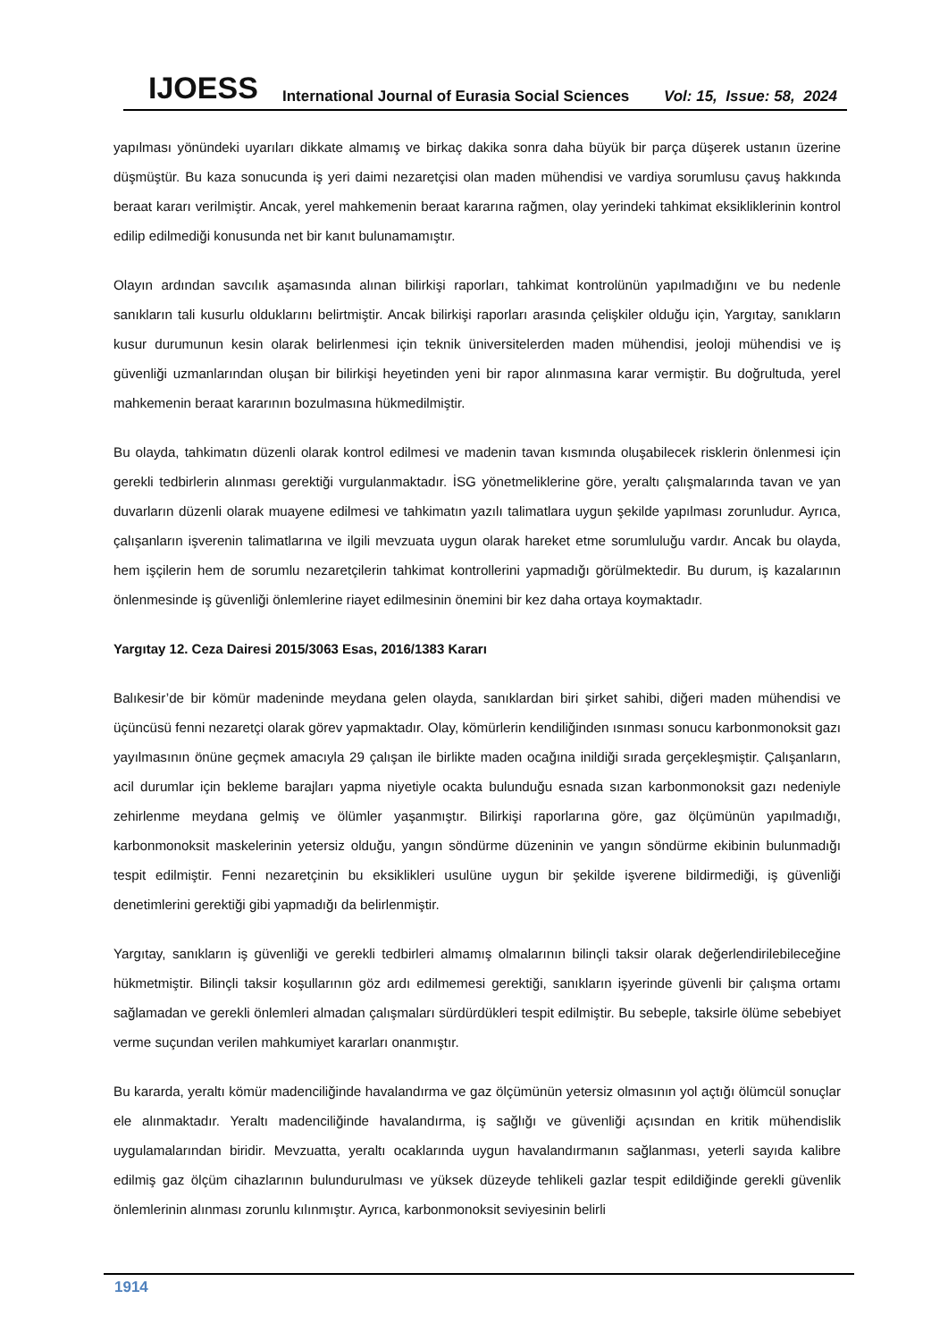IJOESS International Journal of Eurasia Social Sciences Vol: 15, Issue: 58, 2024
yapılması yönündeki uyarıları dikkate almamış ve birkaç dakika sonra daha büyük bir parça düşerek ustanın üzerine düşmüştür. Bu kaza sonucunda iş yeri daimi nezaretçisi olan maden mühendisi ve vardiya sorumlusu çavuş hakkında beraat kararı verilmiştir. Ancak, yerel mahkemenin beraat kararına rağmen, olay yerindeki tahkimat eksikliklerinin kontrol edilip edilmediği konusunda net bir kanıt bulunamamıştır.
Olayın ardından savcılık aşamasında alınan bilirkişi raporları, tahkimat kontrolünün yapılmadığını ve bu nedenle sanıkların tali kusurlu olduklarını belirtmiştir. Ancak bilirkişi raporları arasında çelişkiler olduğu için, Yargıtay, sanıkların kusur durumunun kesin olarak belirlenmesi için teknik üniversitelerden maden mühendisi, jeoloji mühendisi ve iş güvenliği uzmanlarından oluşan bir bilirkişi heyetinden yeni bir rapor alınmasına karar vermiştir. Bu doğrultuda, yerel mahkemenin beraat kararının bozulmasına hükmedilmiştir.
Bu olayda, tahkimatın düzenli olarak kontrol edilmesi ve madenin tavan kısmında oluşabilecek risklerin önlenmesi için gerekli tedbirlerin alınması gerektiği vurgulanmaktadır. İSG yönetmeliklerine göre, yeraltı çalışmalarında tavan ve yan duvarların düzenli olarak muayene edilmesi ve tahkimatın yazılı talimatlara uygun şekilde yapılması zorunludur. Ayrıca, çalışanların işverenin talimatlarına ve ilgili mevzuata uygun olarak hareket etme sorumluluğu vardır. Ancak bu olayda, hem işçilerin hem de sorumlu nezaretçilerin tahkimat kontrollerini yapmadığı görülmektedir. Bu durum, iş kazalarının önlenmesinde iş güvenliği önlemlerine riayet edilmesinin önemini bir kez daha ortaya koymaktadır.
Yargıtay 12. Ceza Dairesi 2015/3063 Esas, 2016/1383 Kararı
Balıkesir’de bir kömür madeninde meydana gelen olayda, sanıklardan biri şirket sahibi, diğeri maden mühendisi ve üçüncüsü fenni nezaretçi olarak görev yapmaktadır. Olay, kömürlerin kendiliğinden ısınması sonucu karbonmonoksit gazı yayılmasının önüne geçmek amacıyla 29 çalışan ile birlikte maden ocağına inildiği sırada gerçekleşmiştir. Çalışanların, acil durumlar için bekleme barajları yapma niyetiyle ocakta bulunduğu esnada sızan karbonmonoksit gazı nedeniyle zehirlenme meydana gelmiş ve ölümler yaşanmıştır. Bilirkişi raporlarına göre, gaz ölçümünün yapılmadığı, karbonmonoksit maskelerinin yetersiz olduğu, yangın söndürme düzeninin ve yangın söndürme ekibinin bulunmadığı tespit edilmiştir. Fenni nezaretçinin bu eksiklikleri usulüne uygun bir şekilde işverene bildirmediği, iş güvenliği denetimlerini gerektiği gibi yapmadığı da belirlenmiştir.
Yargıtay, sanıkların iş güvenliği ve gerekli tedbirleri almamış olmalarının bilinçli taksir olarak değerlendirilebileceğine hükmetmiştir. Bilinçli taksir koşullarının göz ardı edilmemesi gerektiği, sanıkların işyerinde güvenli bir çalışma ortamı sağlamadan ve gerekli önlemleri almadan çalışmaları sürdürdükleri tespit edilmiştir. Bu sebeple, taksirle ölüme sebebiyet verme suçundan verilen mahkumiyet kararları onanmıştır.
Bu kararda, yeraltı kömür madenciliğinde havalandırma ve gaz ölçümünün yetersiz olmasının yol açtığı ölümcül sonuçlar ele alınmaktadır. Yeraltı madenciliğinde havalandırma, iş sağlığı ve güvenliği açısından en kritik mühendislik uygulamalarından biridir. Mevzuatta, yeraltı ocaklarında uygun havalandırmanın sağlanması, yeterli sayıda kalibre edilmiş gaz ölçüm cihazlarının bulundurulması ve yüksek düzeyde tehlikeli gazlar tespit edildiğinde gerekli güvenlik önlemlerinin alınması zorunlu kılınmıştır. Ayrıca, karbonmonoksit seviyesinin belirli
1914